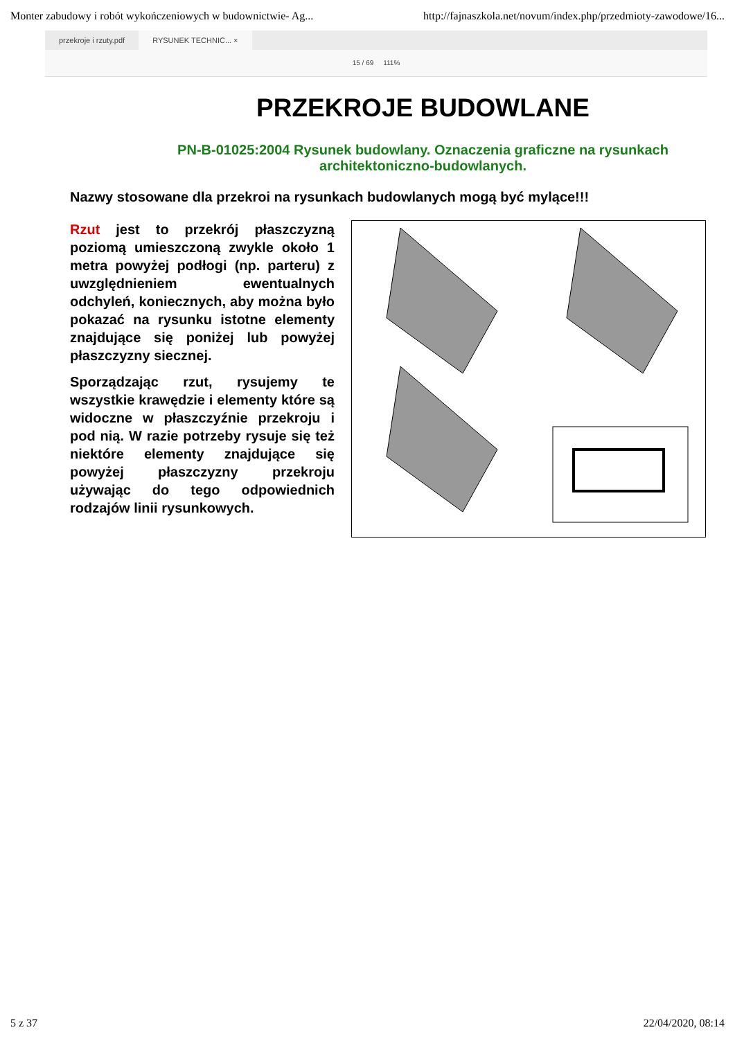Monter zabudowy i robót wykończeniowych w budownictwie- Ag... http://fajnaszkola.net/novum/index.php/przedmioty-zawodowe/16...
przekroje i rzuty.pdf RYSUNEK TECHNIC... ×
15 / 69 111%
PRZEKROJE BUDOWLANE
PN-B-01025:2004 Rysunek budowlany. Oznaczenia graficzne na rysunkach architektoniczno-budowlanych.
Nazwy stosowane dla przekroi na rysunkach budowlanych mogą być mylące!!!
Rzut jest to przekrój płaszczyzną poziomą umieszczoną zwykle około 1 metra powyżej podłogi (np. parteru) z uwzględnieniem ewentualnych odchyleń, koniecznych, aby można było pokazać na rysunku istotne elementy znajdujące się poniżej lub powyżej płaszczyzny siecznej.
Sporządzając rzut, rysujemy te wszystkie krawędzie i elementy które są widoczne w płaszczyźnie przekroju i pod nią. W razie potrzeby rysuje się też niektóre elementy znajdujące się powyżej płaszczyzny przekroju używając do tego odpowiednich rodzajów linii rysunkowych.
5 z 37 22/04/2020, 08:14